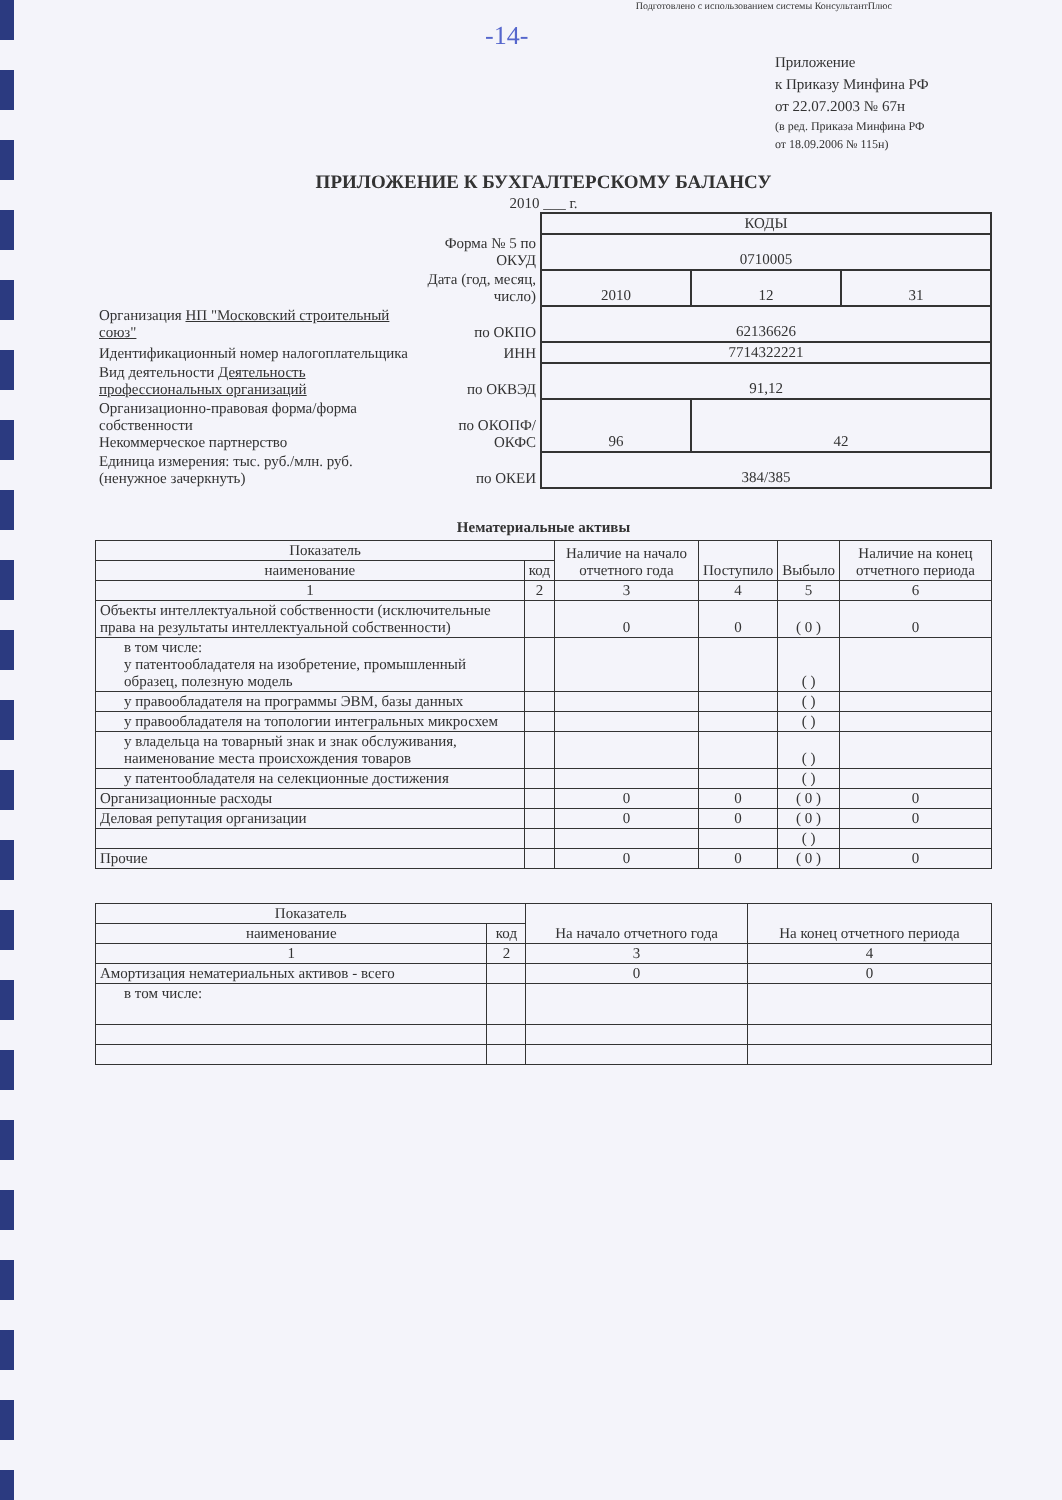Подготовлено с использованием системы КонсультантПлюс
-14-
Приложение
к Приказу Минфина РФ
от 22.07.2003 № 67н
(в ред. Приказа Минфина РФ
от 18.09.2006 № 115н)
ПРИЛОЖЕНИЕ К БУХГАЛТЕРСКОМУ БАЛАНСУ
2010 ___ г.
| | | КОДЫ | | |
| | Форма № 5 по ОКУД | 0710005 | | |
| | Дата (год, месяц, число) | 2010 | 12 | 31 |
| Организация НП "Московский строительный союз" | по ОКПО | 62136626 | | |
| Идентификационный номер налогоплательщика | ИНН | 7714322221 | | |
| Вид деятельности Деятельность профессиональных организаций | по ОКВЭД | 91,12 | | |
| Организационно-правовая форма/форма собственности Некоммерческое партнерство | по ОКОПФ/ОКФС | 96 | 42 | |
| Единица измерения: тыс. руб./млн. руб. (ненужное зачеркнуть) | по ОКЕИ | 384/385 | | |
Нематериальные активы
| Показатель | | Наличие на начало отчетного года | Поступило | Выбыло | Наличие на конец отчетного периода |
| наименование | код | | | | |
| 1 | 2 | 3 | 4 | 5 | 6 |
| Объекты интеллектуальной собственности (исключительные права на результаты интеллектуальной собственности) | | 0 | 0 | ( 0 ) | 0 |
| в том числе: у патентообладателя на изобретение, промышленный образец, полезную модель | | | | ( ) | |
| у правообладателя на программы ЭВМ, базы данных | | | | ( ) | |
| у правообладателя на топологии интегральных микросхем | | | | ( ) | |
| у владельца на товарный знак и знак обслуживания, наименование места происхождения товаров | | | | ( ) | |
| у патентообладателя на селекционные достижения | | | | ( ) | |
| Организационные расходы | | 0 | 0 | ( 0 ) | 0 |
| Деловая репутация организации | | 0 | 0 | ( 0 ) | 0 |
| | | | | ( ) | |
| Прочие | | 0 | 0 | ( 0 ) | 0 |
| Показатель | | На начало отчетного года | На конец отчетного периода |
| наименование | код | | |
| 1 | 2 | 3 | 4 |
| Амортизация нематериальных активов - всего | | 0 | 0 |
| в том числе: | | | |